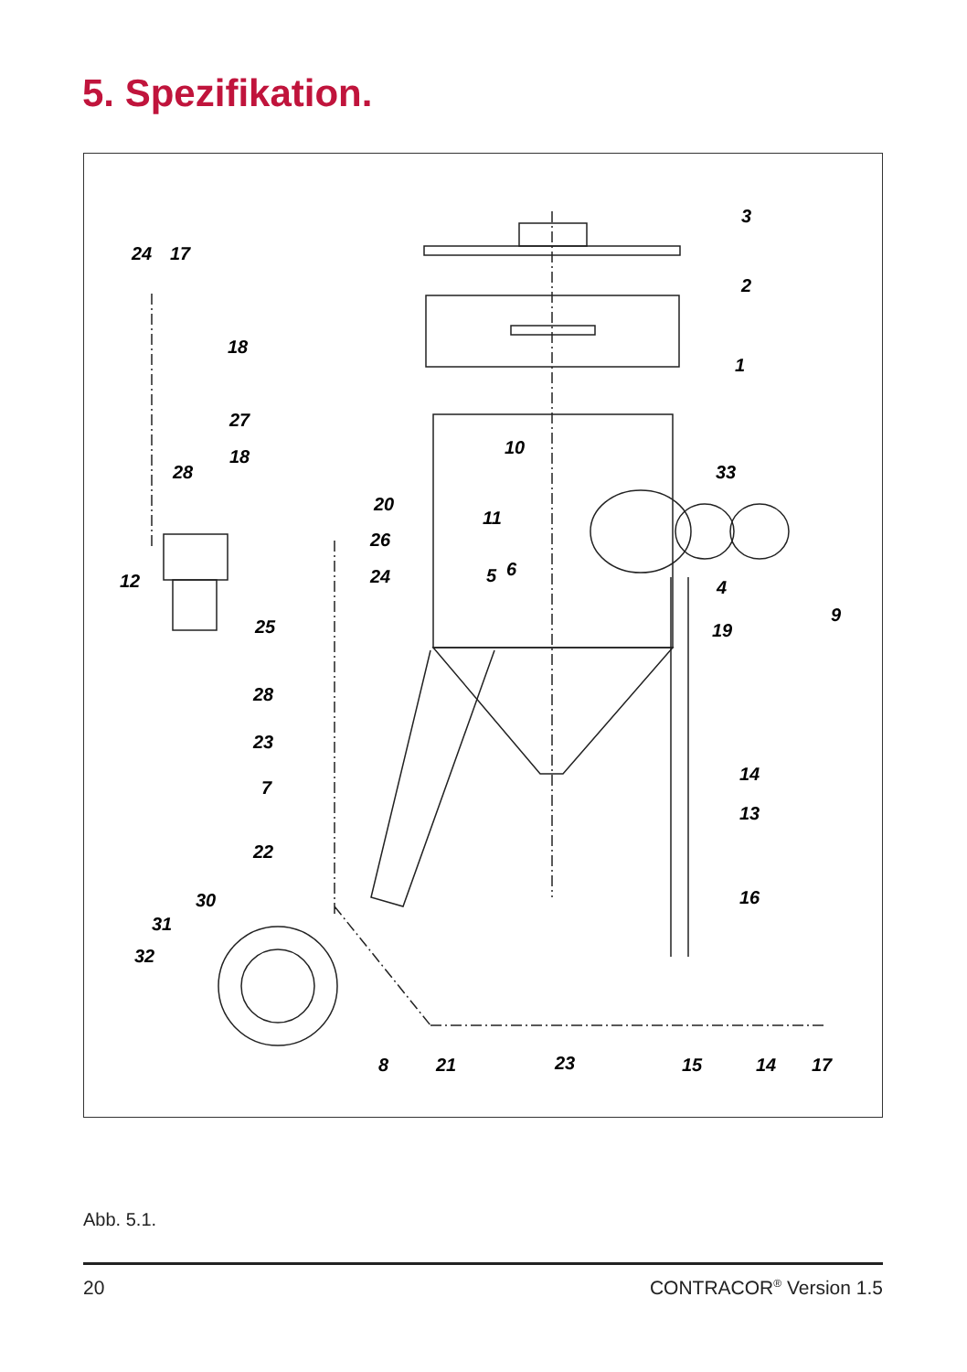5. Spezifikation.
3
2
1
24
17
18
27
18
28
10
33
20
11
26
24
5
6
4
12
9
25
19
28
23
7
14
13
22
30
16
31
32
8
21
23
15
14
17
Abb. 5.1.
20 CONTRACOR<sup>®</sup> Version 1.5